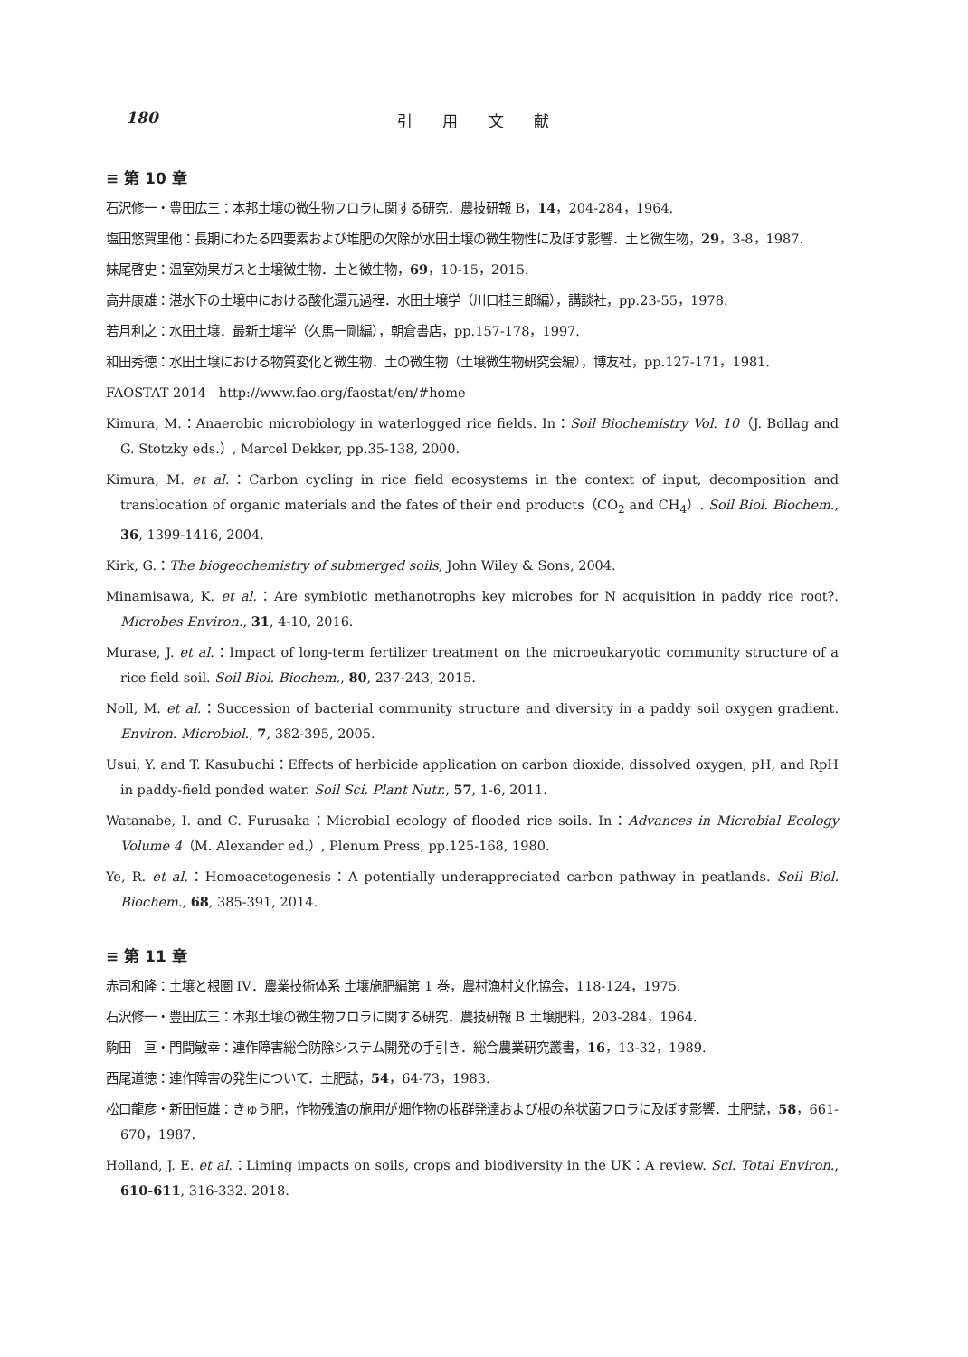180 引 用 文 献
≡ 第 10 章
石沢修一・豊田広三：本邦土壌の微生物フロラに関する研究．農技研報 B，14，204-284，1964.
塩田悠賀里他：長期にわたる四要素および堆肥の欠除が水田土壌の微生物性に及ぼす影響．土と微生物，29，3-8，1987.
妹尾啓史：温室効果ガスと土壌微生物．土と微生物，69，10-15，2015.
高井康雄：湛水下の土壌中における酸化還元過程．水田土壌学（川口桂三郎編），講談社，pp.23-55，1978.
若月利之：水田土壌．最新土壌学（久馬一剛編），朝倉書店，pp.157-178，1997.
和田秀徳：水田土壌における物質変化と微生物．土の微生物（土壌微生物研究会編），博友社，pp.127-171，1981.
FAOSTAT 2014　http://www.fao.org/faostat/en/#home
Kimura, M.：Anaerobic microbiology in waterlogged rice fields. In：Soil Biochemistry Vol. 10（J. Bollag and G. Stotzky eds.）, Marcel Dekker, pp.35-138, 2000.
Kimura, M. et al.：Carbon cycling in rice field ecosystems in the context of input, decomposition and translocation of organic materials and the fates of their end products（CO<sub>2</sub> and CH<sub>4</sub>）. Soil Biol. Biochem., 36, 1399-1416, 2004.
Kirk, G.：The biogeochemistry of submerged soils, John Wiley & Sons, 2004.
Minamisawa, K. et al.：Are symbiotic methanotrophs key microbes for N acquisition in paddy rice root?. Microbes Environ., 31, 4-10, 2016.
Murase, J. et al.：Impact of long-term fertilizer treatment on the microeukaryotic community structure of a rice field soil. Soil Biol. Biochem., 80, 237-243, 2015.
Noll, M. et al.：Succession of bacterial community structure and diversity in a paddy soil oxygen gradient. Environ. Microbiol., 7, 382-395, 2005.
Usui, Y. and T. Kasubuchi：Effects of herbicide application on carbon dioxide, dissolved oxygen, pH, and RpH in paddy-field ponded water. Soil Sci. Plant Nutr., 57, 1-6, 2011.
Watanabe, I. and C. Furusaka：Microbial ecology of flooded rice soils. In：Advances in Microbial Ecology Volume 4（M. Alexander ed.）, Plenum Press, pp.125-168, 1980.
Ye, R. et al.：Homoacetogenesis：A potentially underappreciated carbon pathway in peatlands. Soil Biol. Biochem., 68, 385-391, 2014.
≡ 第 11 章
赤司和隆：土壌と根圏 IV．農業技術体系 土壌施肥編第 1 巻，農村漁村文化協会，118-124，1975.
石沢修一・豊田広三：本邦土壌の微生物フロラに関する研究．農技研報 B 土壌肥料，203-284，1964.
駒田　亘・門間敏幸：連作障害総合防除システム開発の手引き．総合農業研究叢書，16，13-32，1989.
西尾道徳：連作障害の発生について．土肥誌，54，64-73，1983.
松口龍彦・新田恒雄：きゅう肥，作物残渣の施用が畑作物の根群発達および根の糸状菌フロラに及ぼす影響．土肥誌，58，661-670，1987.
Holland, J. E. et al.：Liming impacts on soils, crops and biodiversity in the UK：A review. Sci. Total Environ., 610-611, 316-332. 2018.